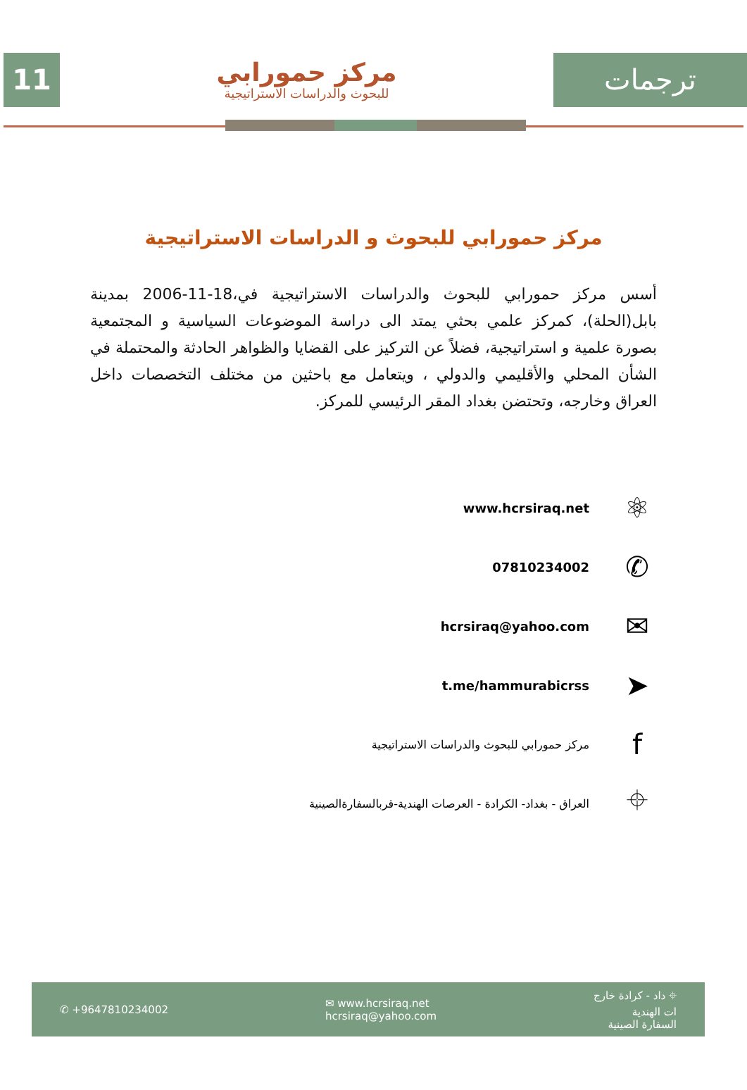11
مركز حمورابي
للبحوث والدراسات الاستراتيجية
ترجمات
مركز حمورابي للبحوث و الدراسات الاستراتيجية
أسس مركز حمورابي للبحوث والدراسات الاستراتيجية في،18-11-2006 بمدينة بابل(الحلة)، كمركز علمي بحثي يمتد الى دراسة الموضوعات السياسية و المجتمعية بصورة علمية و استراتيجية، فضلاً عن التركيز على القضايا والظواهر الحادثة والمحتملة في الشأن المحلي والأقليمي والدولي ، ويتعامل مع باحثين من مختلف التخصصات داخل العراق وخارجه، وتحتضن بغداد المقر الرئيسي للمركز.
⚛
www.hcrsiraq.net
✆
07810234002
✉
hcrsiraq@yahoo.com
➤
t.me/hammurabicrss
f
مركز حمورابي للبحوث والدراسات الاستراتيجية
⌖
العراق - بغداد- الكرادة - العرصات الهندية-قربالسفارةالصينية
✆ +9647810234002
✉ www.hcrsiraq.net
hcrsiraq@yahoo.com
⌖ داد - كرادة خارج
ات الهندية
السفارة الصينية